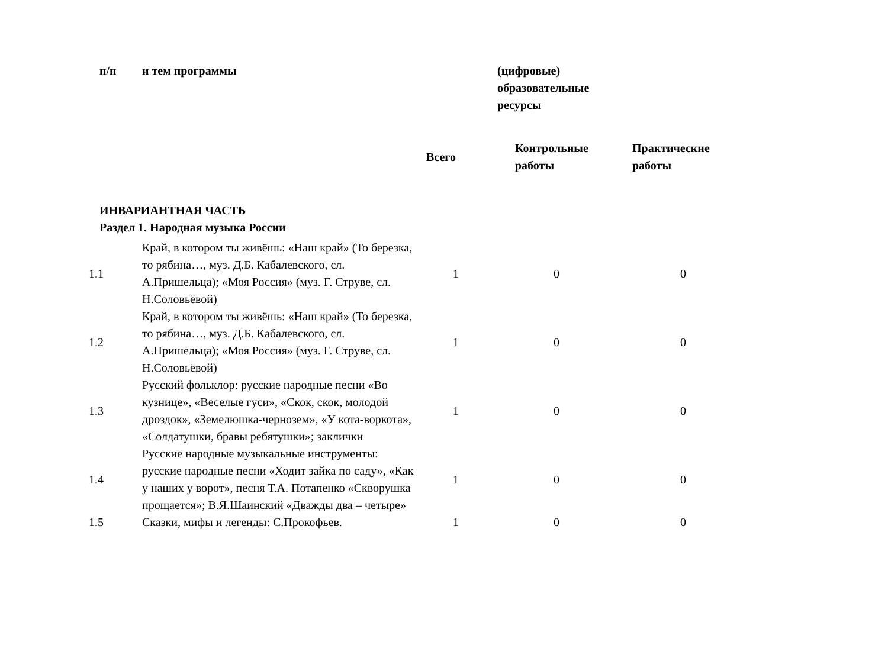| п/п | и тем программы | | (цифровые) образовательные ресурсы | | |
| --- | --- | --- | --- | --- | --- |
| | | Всего | Контрольные работы | Практические работы | |
| ИНВАРИАНТНАЯ ЧАСТЬ | | | | | |
| Раздел 1. Народная музыка России | | | | | |
| 1.1 | Край, в котором ты живёшь: «Наш край» (То березка, то рябина…, муз. Д.Б. Кабалевского, сл. А.Пришельца); «Моя Россия» (муз. Г. Струве, сл. Н.Соловьёвой) | 1 | 0 | 0 | |
| 1.2 | Край, в котором ты живёшь: «Наш край» (То березка, то рябина…, муз. Д.Б. Кабалевского, сл. А.Пришельца); «Моя Россия» (муз. Г. Струве, сл. Н.Соловьёвой) | 1 | 0 | 0 | |
| 1.3 | Русский фольклор: русские народные песни «Во кузнице», «Веселые гуси», «Скок, скок, молодой дроздок», «Земелюшка-чернозем», «У кота-воркота», «Солдатушки, бравы ребятушки»; заклички | 1 | 0 | 0 | |
| 1.4 | Русские народные музыкальные инструменты: русские народные песни «Ходит зайка по саду», «Как у наших у ворот», песня Т.А. Потапенко «Скворушка прощается»; В.Я.Шаинский «Дважды два – четыре» | 1 | 0 | 0 | |
| 1.5 | Сказки, мифы и легенды: С.Прокофьев. | 1 | 0 | 0 | |